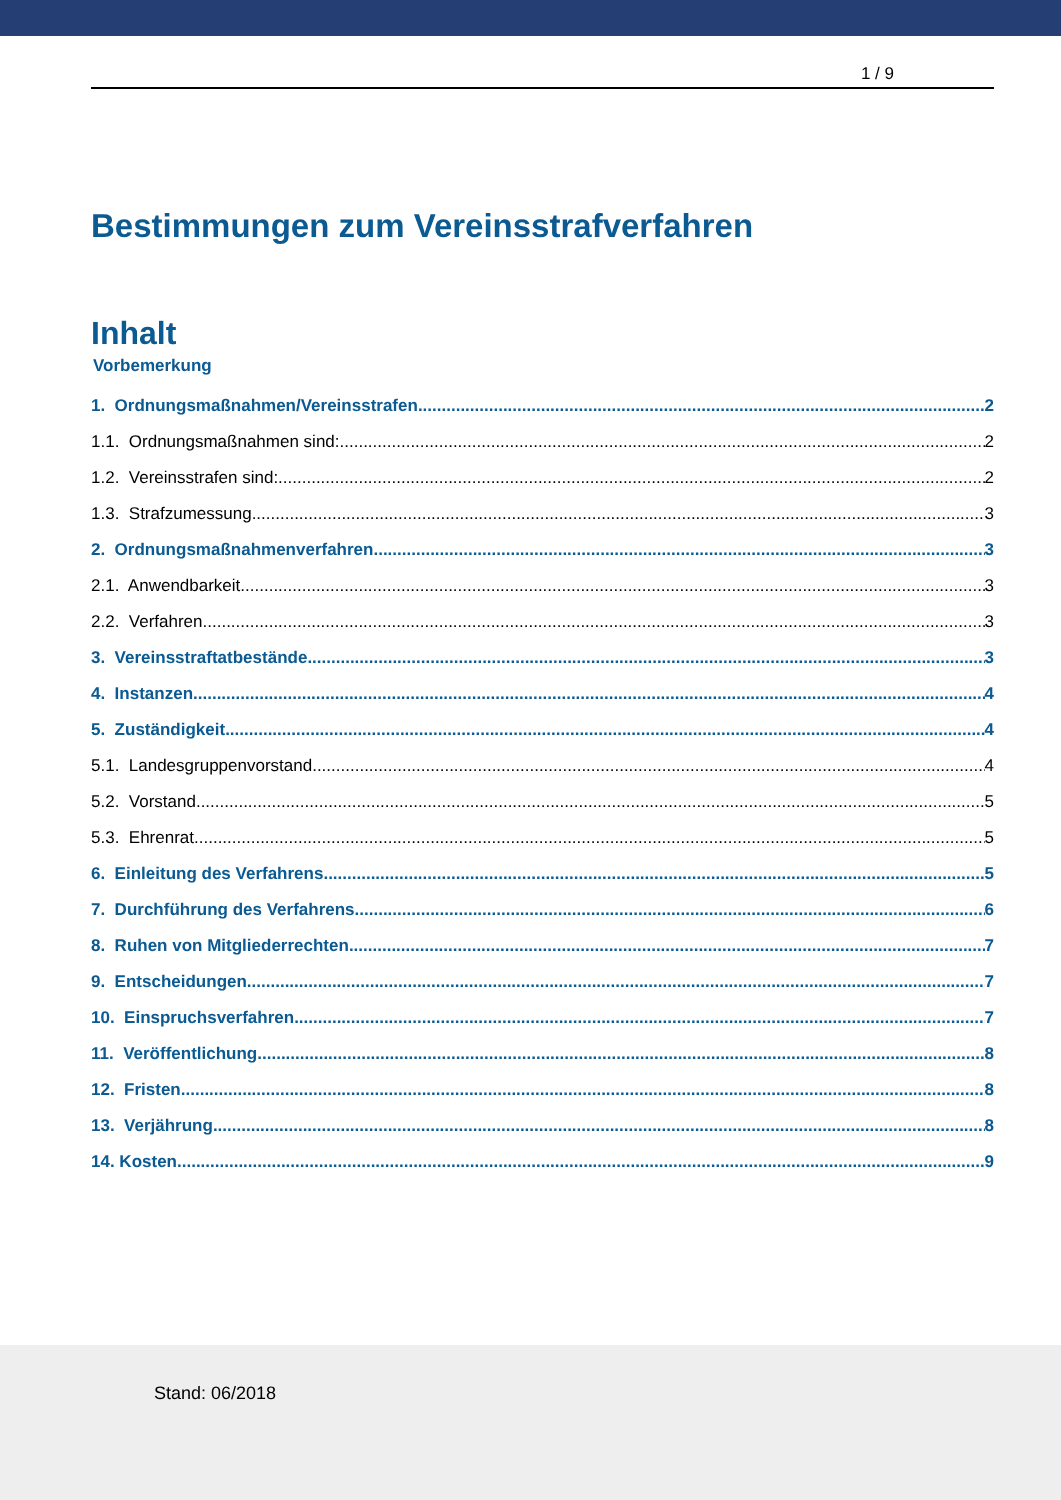1 / 9
Bestimmungen zum Vereinsstrafverfahren
Inhalt
Vorbemerkung
1. Ordnungsmaßnahmen/Vereinsstrafen 2
1.1. Ordnungsmaßnahmen sind: 2
1.2. Vereinsstrafen sind: 2
1.3. Strafzumessung 3
2. Ordnungsmaßnahmenverfahren 3
2.1. Anwendbarkeit 3
2.2. Verfahren 3
3. Vereinsstraftatbestände 3
4. Instanzen 4
5. Zuständigkeit 4
5.1. Landesgruppenvorstand 4
5.2. Vorstand 5
5.3. Ehrenrat 5
6. Einleitung des Verfahrens 5
7. Durchführung des Verfahrens 6
8. Ruhen von Mitgliederrechten 7
9. Entscheidungen 7
10. Einspruchsverfahren 7
11. Veröffentlichung 8
12. Fristen 8
13. Verjährung 8
14. Kosten 9
Stand: 06/2018